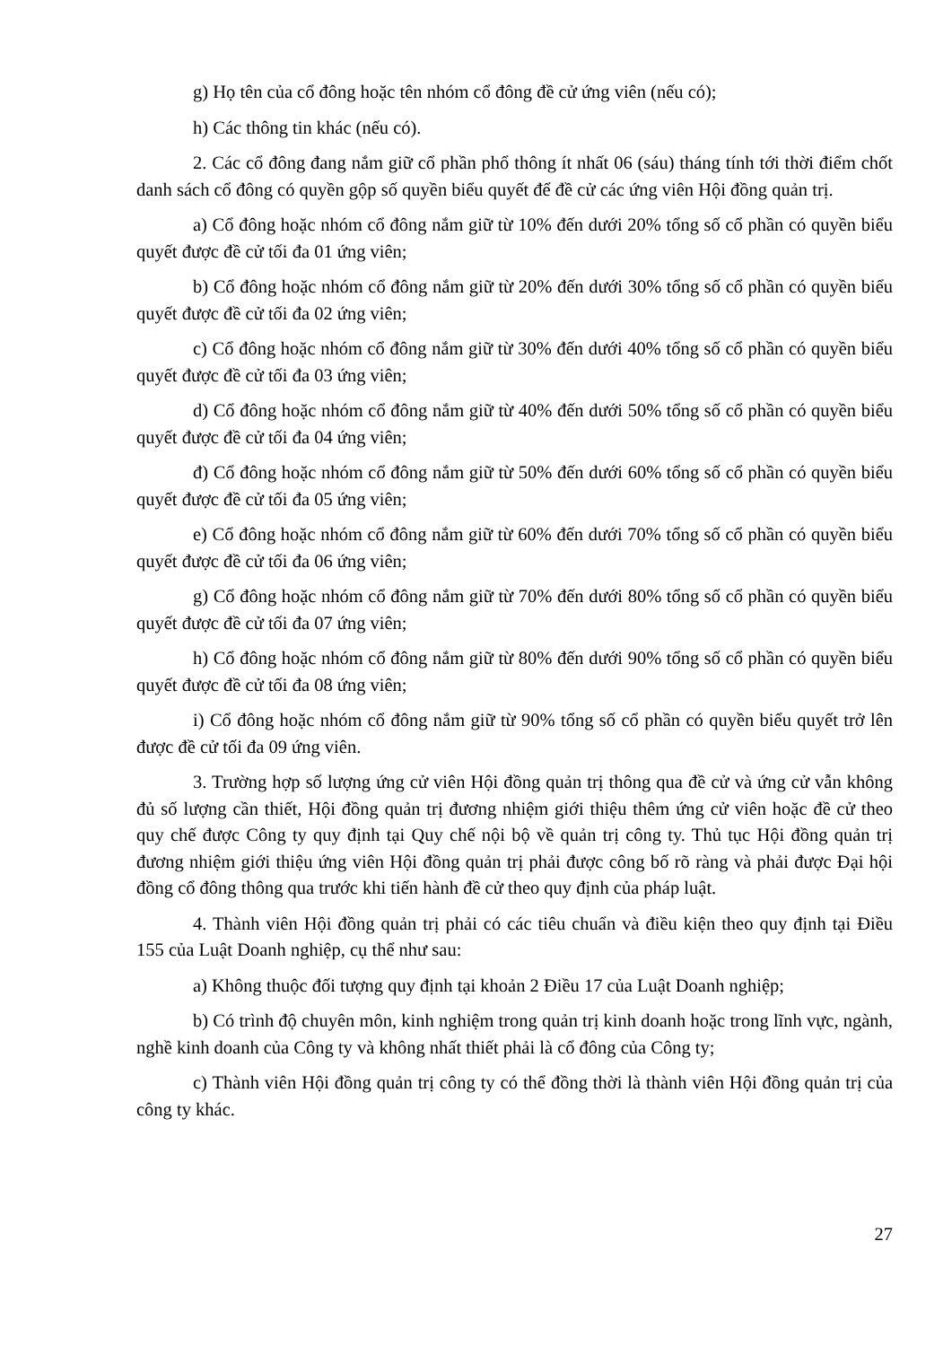g) Họ tên của cổ đông hoặc tên nhóm cổ đông đề cử ứng viên (nếu có);
h) Các thông tin khác (nếu có).
2. Các cổ đông đang nắm giữ cổ phần phổ thông ít nhất 06 (sáu) tháng tính tới thời điểm chốt danh sách cổ đông có quyền gộp số quyền biểu quyết để đề cử các ứng viên Hội đồng quản trị.
a) Cổ đông hoặc nhóm cổ đông nắm giữ từ 10% đến dưới 20% tổng số cổ phần có quyền biểu quyết được đề cử tối đa 01 ứng viên;
b) Cổ đông hoặc nhóm cổ đông nắm giữ từ 20% đến dưới 30% tổng số cổ phần có quyền biểu quyết được đề cử tối đa 02 ứng viên;
c) Cổ đông hoặc nhóm cổ đông nắm giữ từ 30% đến dưới 40% tổng số cổ phần có quyền biểu quyết được đề cử tối đa 03 ứng viên;
d) Cổ đông hoặc nhóm cổ đông nắm giữ từ 40% đến dưới 50% tổng số cổ phần có quyền biểu quyết được đề cử tối đa 04 ứng viên;
đ) Cổ đông hoặc nhóm cổ đông nắm giữ từ 50% đến dưới 60% tổng số cổ phần có quyền biểu quyết được đề cử tối đa 05 ứng viên;
e) Cổ đông hoặc nhóm cổ đông nắm giữ từ 60% đến dưới 70% tổng số cổ phần có quyền biểu quyết được đề cử tối đa 06 ứng viên;
g) Cổ đông hoặc nhóm cổ đông nắm giữ từ 70% đến dưới 80% tổng số cổ phần có quyền biểu quyết được đề cử tối đa 07 ứng viên;
h) Cổ đông hoặc nhóm cổ đông nắm giữ từ 80% đến dưới 90% tổng số cổ phần có quyền biểu quyết được đề cử tối đa 08 ứng viên;
i) Cổ đông hoặc nhóm cổ đông nắm giữ từ 90% tổng số cổ phần có quyền biểu quyết trở lên được đề cử tối đa 09 ứng viên.
3. Trường hợp số lượng ứng cử viên Hội đồng quản trị thông qua đề cử và ứng cử vẫn không đủ số lượng cần thiết, Hội đồng quản trị đương nhiệm giới thiệu thêm ứng cử viên hoặc đề cử theo quy chế được Công ty quy định tại Quy chế nội bộ về quản trị công ty. Thủ tục Hội đồng quản trị đương nhiệm giới thiệu ứng viên Hội đồng quản trị phải được công bố rõ ràng và phải được Đại hội đồng cổ đông thông qua trước khi tiến hành đề cử theo quy định của pháp luật.
4. Thành viên Hội đồng quản trị phải có các tiêu chuẩn và điều kiện theo quy định tại Điều 155 của Luật Doanh nghiệp, cụ thể như sau:
a) Không thuộc đối tượng quy định tại khoản 2 Điều 17 của Luật Doanh nghiệp;
b) Có trình độ chuyên môn, kinh nghiệm trong quản trị kinh doanh hoặc trong lĩnh vực, ngành, nghề kinh doanh của Công ty và không nhất thiết phải là cổ đông của Công ty;
c) Thành viên Hội đồng quản trị công ty có thể đồng thời là thành viên Hội đồng quản trị của công ty khác.
27